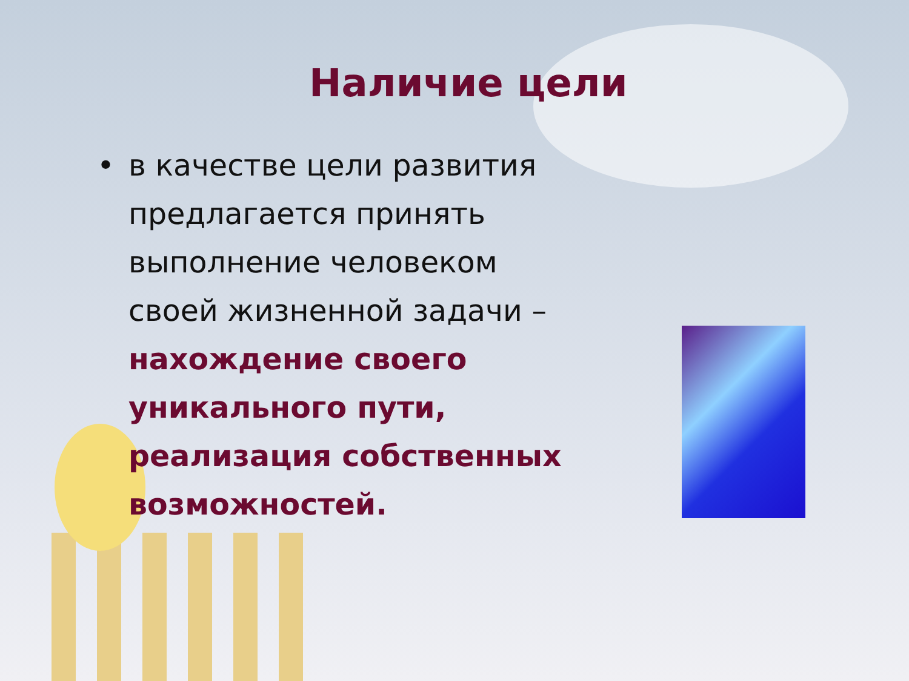Наличие цели
• в качестве цели развития предлагается принять выполнение человеком своей жизненной задачи – нахождение своего уникального пути, реализация собственных возможностей.